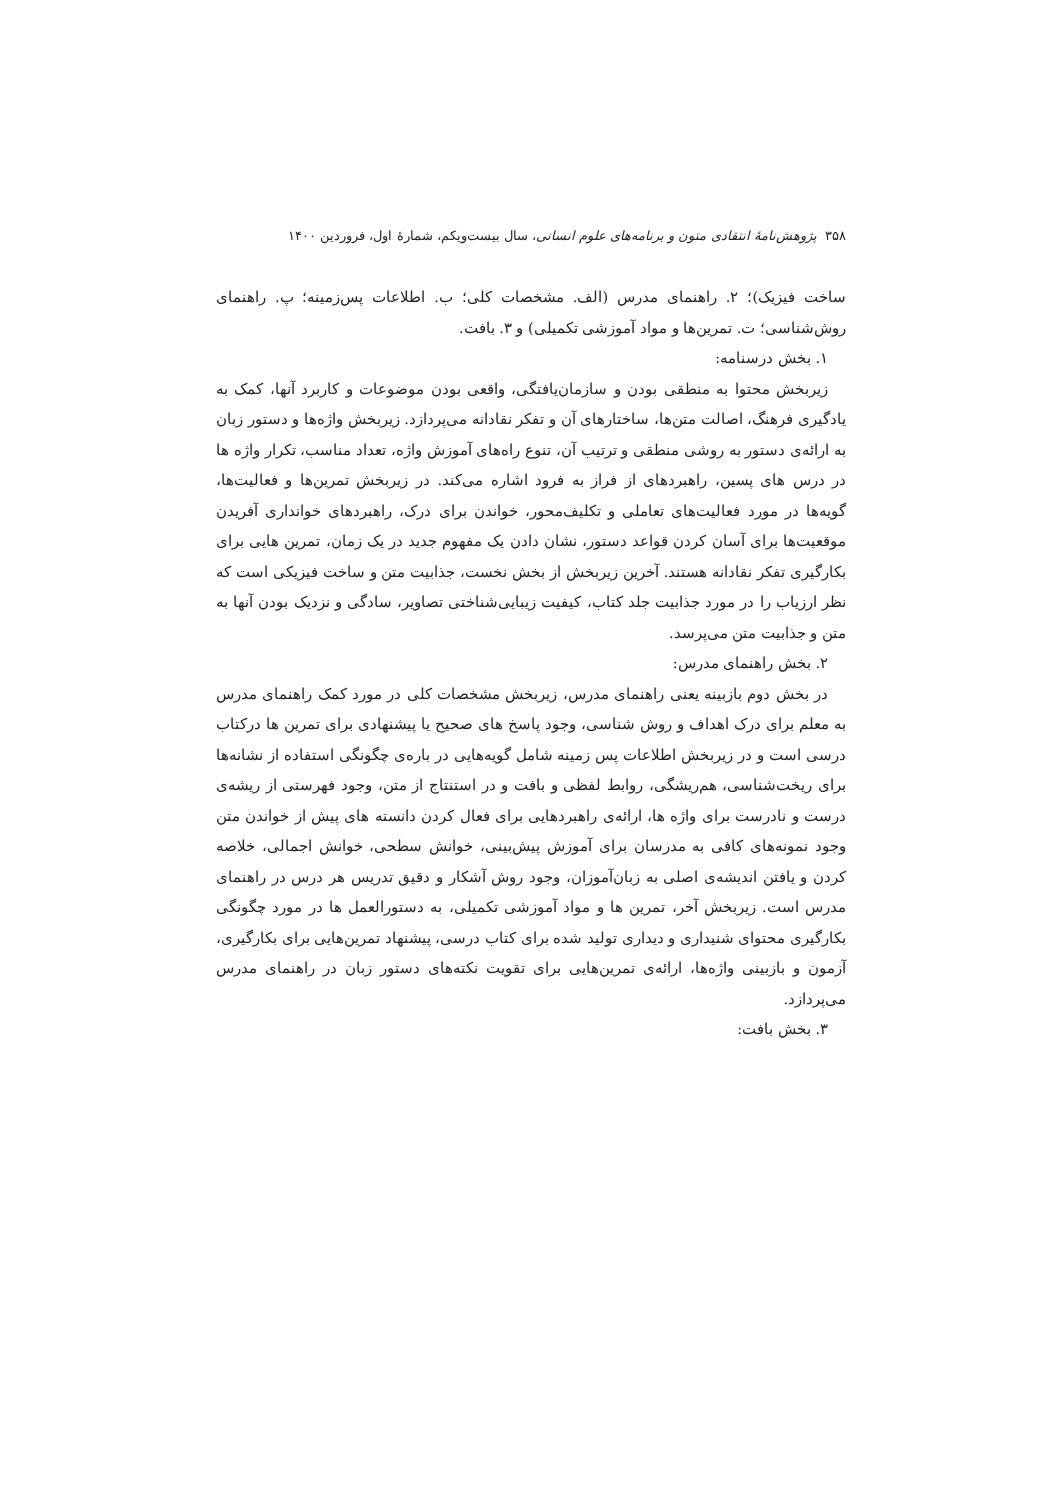۳۵۸ پژوهش‌نامهٔ انتقادی متون و برنامه‌های علوم انسانی، سال بیست‌ویکم، شمارهٔ اول، فروردین ۱۴۰۰
ساخت فیزیک)؛ ۲. راهنمای مدرس (الف. مشخصات کلی؛ ب. اطلاعات پس‌زمینه؛ پ. راهنمای روش‌شناسی؛ ت. تمرین‌ها و مواد آموزشی تکمیلی) و ۳. بافت.
۱. بخش درسنامه:
زیربخش محتوا به منطقی بودن و سازمان‌یافتگی، واقعی بودن موضوعات و کاربرد آنها، کمک به یادگیری فرهنگ، اصالت متن‌ها، ساختارهای آن و تفکر نقادانه می‌پردازد. زیربخش واژه‌ها و دستور زبان به ارائه‌ی دستور به روشی منطقی و ترتیب آن، تنوع راه‌های آموزش واژه، تعداد مناسب، تکرار واژه ها در درس های پسین، راهبردهای از فراز به فرود اشاره می‌کند. در زیربخش تمرین‌ها و فعالیت‌ها، گویه‌ها در مورد فعالیت‌های تعاملی و تکلیف‌محور، خواندن برای درک، راهبردهای خوانداری آفریدن موقعیت‌ها برای آسان کردن قواعد دستور، نشان دادن یک مفهوم جدید در یک زمان، تمرین هایی برای بکارگیری تفکر نقادانه هستند. آخرین زیربخش از بخش نخست، جذابیت متن و ساخت فیزیکی است که نظر ارزیاب را در مورد جذابیت جلد کتاب، کیفیت زیبایی‌شناختی تصاویر، سادگی و نزدیک بودن آنها به متن و جذابیت متن می‌پرسد.
۲. بخش راهنمای مدرس:
در بخش دوم بازبینه یعنی راهنمای مدرس، زیربخش مشخصات کلی در مورد کمک راهنمای مدرس به معلم برای درک اهداف و روش شناسی، وجود پاسخ های صحیح یا پیشنهادی برای تمرین ها درکتاب درسی است و در زیربخش اطلاعات پس زمینه شامل گویه‌هایی در باره‌ی چگونگی استفاده از نشانه‌ها برای ریخت‌شناسی، هم‌ریشگی، روابط لفظی و بافت و در استنتاج از متن، وجود فهرستی از ریشه‌ی درست و نادرست برای واژه ها، ارائه‌ی راهبردهایی برای فعال کردن دانسته های پیش از خواندن متن وجود نمونه‌های کافی به مدرسان برای آموزش پیش‌بینی، خوانش سطحی، خوانش اجمالی، خلاصه کردن و یافتن اندیشه‌ی اصلی به زبان‌آموزان، وجود روش آشکار و دقیق تدریس هر درس در راهنمای مدرس است. زیربخش آخر، تمرین ها و مواد آموزشی تکمیلی، به دستورالعمل ها در مورد چگونگی بکارگیری محتوای شنیداری و دیداری تولید شده برای کتاب درسی، پیشنهاد تمرین‌هایی برای بکارگیری، آزمون و بازبینی واژه‌ها، ارائه‌ی تمرین‌هایی برای تقویت نکته‌های دستور زبان در راهنمای مدرس می‌پردازد.
۳. بخش بافت: